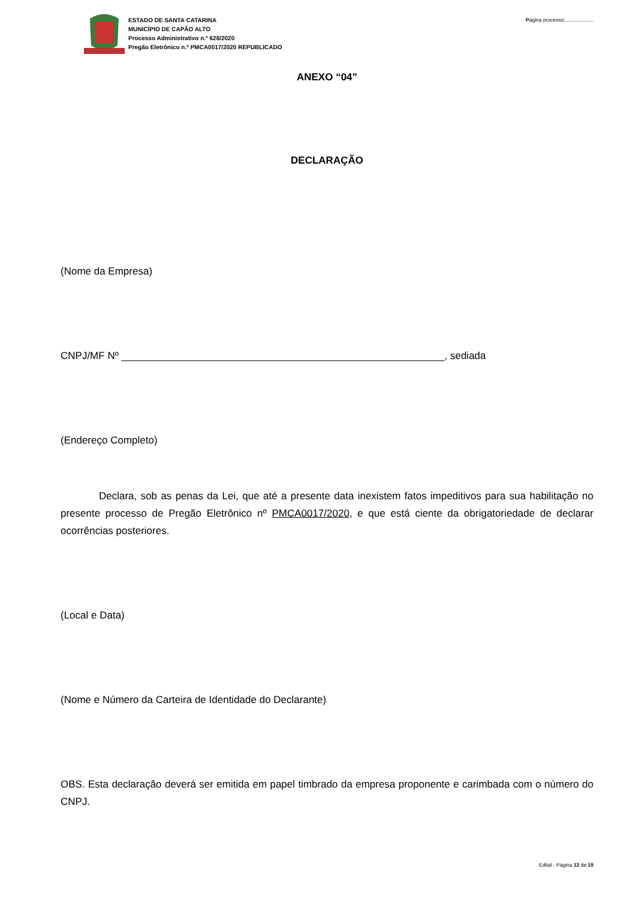ESTADO DE SANTA CATARINA
MUNICÍPIO DE CAPÃO ALTO
Processo Administrativo n.º 628/2020
Pregão Eletrônico n.º PMCA0017/2020 REPUBLICADO
Página processo:....................
ANEXO “04”
DECLARAÇÃO
(Nome da Empresa)
CNPJ/MF Nº _________________________________________________________, sediada
(Endereço Completo)
Declara, sob as penas da Lei, que até a presente data inexistem fatos impeditivos para sua habilitação no presente processo de Pregão Eletrônico nº PMCA0017/2020, e que está ciente da obrigatoriedade de declarar ocorrências posteriores.
(Local e Data)
(Nome e Número da Carteira de Identidade do Declarante)
OBS. Esta declaração deverá ser emitida em papel timbrado da empresa proponente e carimbada com o número do CNPJ.
Edital - Página 13 de 19